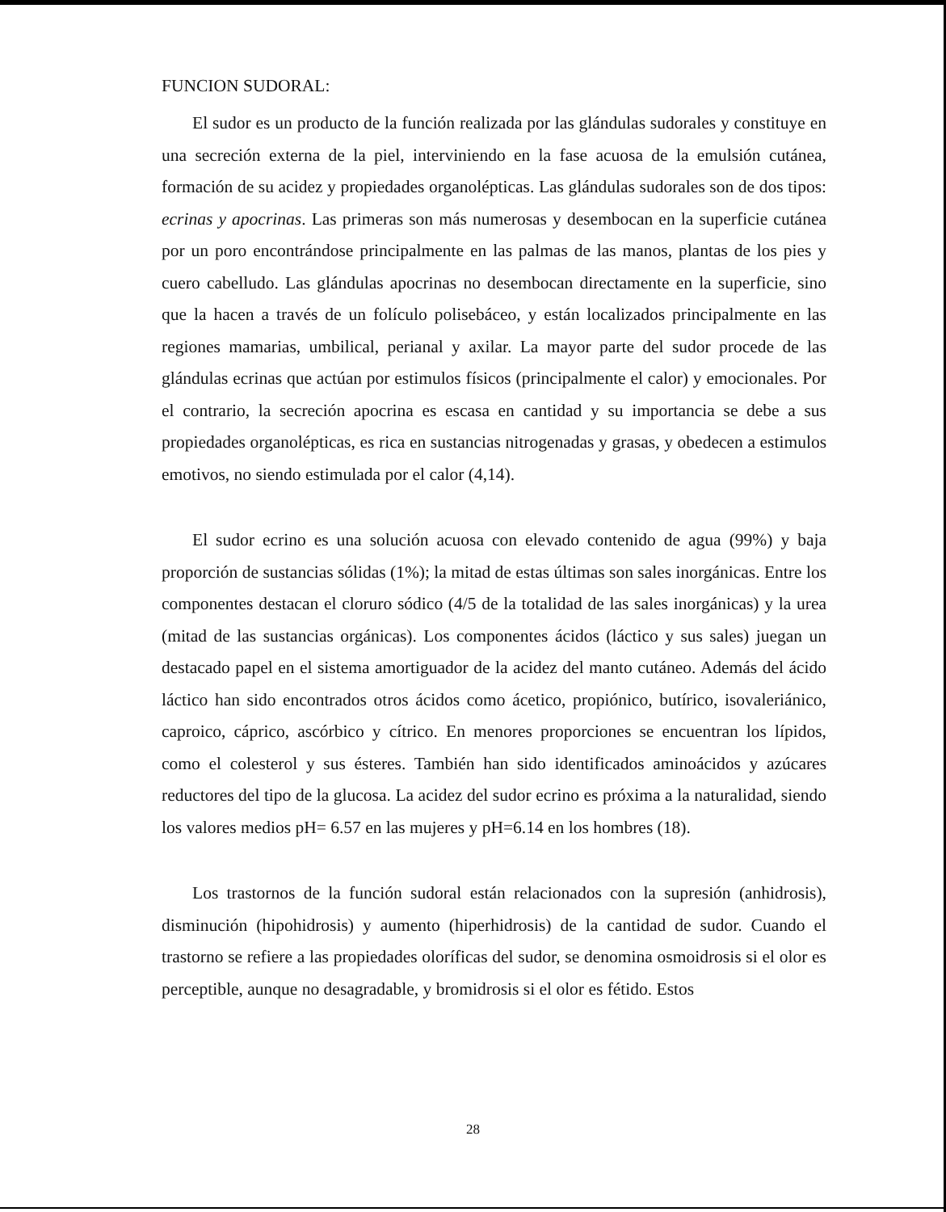FUNCION SUDORAL:
El sudor es un producto de la función realizada por las glándulas sudorales y constituye en una secreción externa de la piel, interviniendo en la fase acuosa de la emulsión cutánea, formación de su acidez y propiedades organolépticas. Las glándulas sudorales son de dos tipos: ecrinas y apocrinas. Las primeras son más numerosas y desembocan en la superficie cutánea por un poro encontrándose principalmente en las palmas de las manos, plantas de los pies y cuero cabelludo. Las glándulas apocrinas no desembocan directamente en la superficie, sino que la hacen a través de un folículo polisebáceo, y están localizados principalmente en las regiones mamarias, umbilical, perianal y axilar. La mayor parte del sudor procede de las glándulas ecrinas que actúan por estimulos físicos (principalmente el calor) y emocionales. Por el contrario, la secreción apocrina es escasa en cantidad y su importancia se debe a sus propiedades organolépticas, es rica en sustancias nitrogenadas y grasas, y obedecen a estimulos emotivos, no siendo estimulada por el calor (4,14).
El sudor ecrino es una solución acuosa con elevado contenido de agua (99%) y baja proporción de sustancias sólidas (1%); la mitad de estas últimas son sales inorgánicas. Entre los componentes destacan el cloruro sódico (4/5 de la totalidad de las sales inorgánicas) y la urea (mitad de las sustancias orgánicas). Los componentes ácidos (láctico y sus sales) juegan un destacado papel en el sistema amortiguador de la acidez del manto cutáneo. Además del ácido láctico han sido encontrados otros ácidos como ácetico, propiónico, butírico, isovaleriánico, caproico, cáprico, ascórbico y cítrico. En menores proporciones se encuentran los lípidos, como el colesterol y sus ésteres. También han sido identificados aminoácidos y azúcares reductores del tipo de la glucosa. La acidez del sudor ecrino es próxima a la naturalidad, siendo los valores medios pH= 6.57 en las mujeres y pH=6.14 en los hombres (18).
Los trastornos de la función sudoral están relacionados con la supresión (anhidrosis), disminución (hipohidrosis) y aumento (hiperhidrosis) de la cantidad de sudor. Cuando el trastorno se refiere a las propiedades oloríficas del sudor, se denomina osmoidrosis si el olor es perceptible, aunque no desagradable, y bromidrosis si el olor es fétido. Estos
28